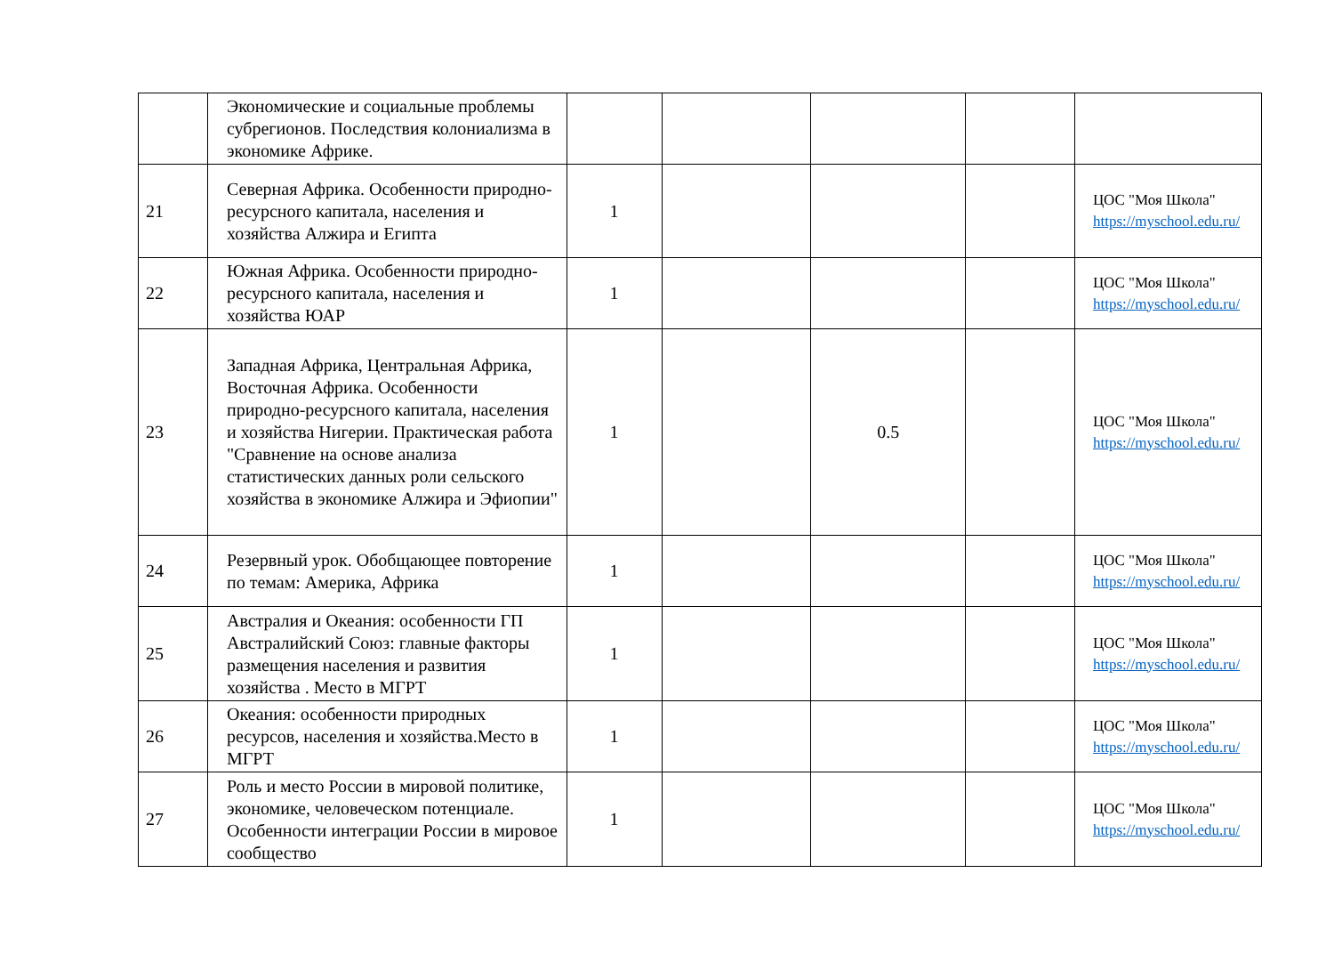| | Экономические и социальные проблемы субрегионов. Последствия колониализма в экономике Африке. | | | | | |
| 21 | Северная Африка. Особенности природно-ресурсного капитала, населения и хозяйства Алжира и Египта | 1 | | | | ЦОС "Моя Школа" https://myschool.edu.ru/ |
| 22 | Южная Африка. Особенности природно-ресурсного капитала, населения и хозяйства ЮАР | 1 | | | | ЦОС "Моя Школа" https://myschool.edu.ru/ |
| 23 | Западная Африка, Центральная Африка, Восточная Африка. Особенности природно-ресурсного капитала, населения и хозяйства Нигерии. Практическая работа "Сравнение на основе анализа статистических данных роли сельского хозяйства в экономике Алжира и Эфиопии" | 1 | | 0.5 | | ЦОС "Моя Школа" https://myschool.edu.ru/ |
| 24 | Резервный урок. Обобщающее повторение по темам: Америка, Африка | 1 | | | | ЦОС "Моя Школа" https://myschool.edu.ru/ |
| 25 | Австралия и Океания: особенности ГП Австралийский Союз: главные факторы размещения населения и развития хозяйства . Место в МГРТ | 1 | | | | ЦОС "Моя Школа" https://myschool.edu.ru/ |
| 26 | Океания: особенности природных ресурсов, населения и хозяйства.Место в МГРТ | 1 | | | | ЦОС "Моя Школа" https://myschool.edu.ru/ |
| 27 | Роль и место России в мировой политике, экономике, человеческом потенциале. Особенности интеграции России в мировое сообщество | 1 | | | | ЦОС "Моя Школа" https://myschool.edu.ru/ |